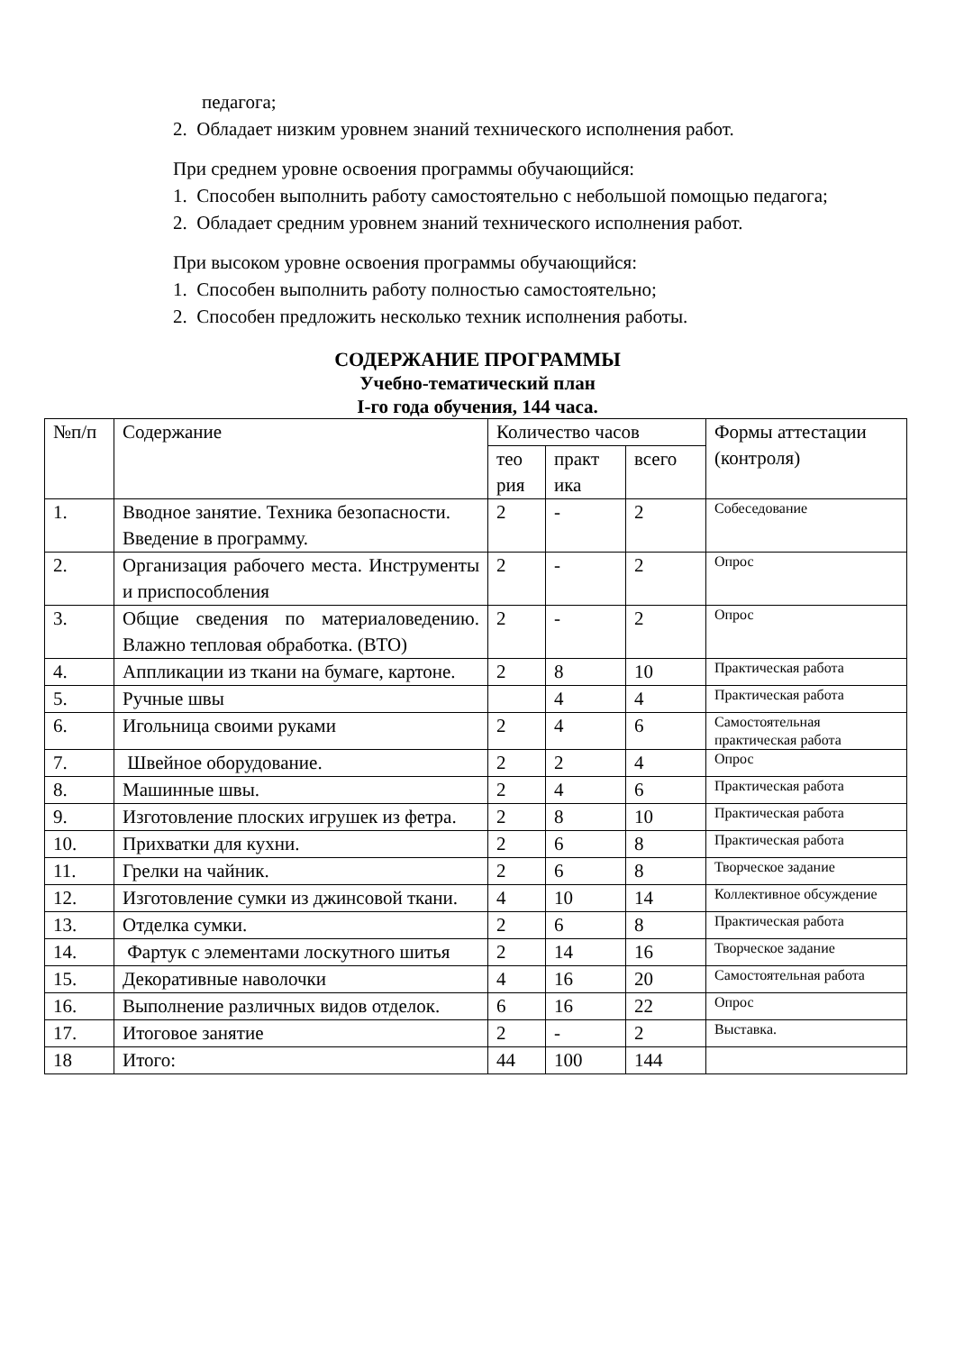педагога;
2. Обладает низким уровнем знаний технического исполнения работ.
При среднем уровне освоения программы обучающийся:
1. Способен выполнить работу самостоятельно с небольшой помощью педагога;
2. Обладает средним уровнем знаний технического исполнения работ.
При высоком уровне освоения программы обучающийся:
1. Способен выполнить работу полностью самостоятельно;
2. Способен предложить несколько техник исполнения работы.
СОДЕРЖАНИЕ ПРОГРАММЫ
Учебно-тематический план
I-го года обучения, 144 часа.
| №п/п | Содержание | Количество часов | | | Формы аттестации (контроля) |
| | | тео рия | практ ика | всего | |
| 1. | Вводное занятие. Техника безопасности. Введение в программу. | 2 | - | 2 | Собеседование |
| 2. | Организация рабочего места. Инструменты и приспособления | 2 | - | 2 | Опрос |
| 3. | Общие сведения по материаловедению. Влажно тепловая обработка. (ВТО) | 2 | - | 2 | Опрос |
| 4. | Аппликации из ткани на бумаге, картоне. | 2 | 8 | 10 | Практическая работа |
| 5. | Ручные швы | | 4 | 4 | Практическая работа |
| 6. | Игольница своими руками | 2 | 4 | 6 | Самостоятельная практическая работа |
| 7. | Швейное оборудование. | 2 | 2 | 4 | Опрос |
| 8. | Машинные швы. | 2 | 4 | 6 | Практическая работа |
| 9. | Изготовление плоских игрушек из фетра. | 2 | 8 | 10 | Практическая работа |
| 10. | Прихватки для кухни. | 2 | 6 | 8 | Практическая работа |
| 11. | Грелки на чайник. | 2 | 6 | 8 | Творческое задание |
| 12. | Изготовление сумки из джинсовой ткани. | 4 | 10 | 14 | Коллективное обсуждение |
| 13. | Отделка сумки. | 2 | 6 | 8 | Практическая работа |
| 14. | Фартук с элементами лоскутного шитья | 2 | 14 | 16 | Творческое задание |
| 15. | Декоративные наволочки | 4 | 16 | 20 | Самостоятельная работа |
| 16. | Выполнение различных видов отделок. | 6 | 16 | 22 | Опрос |
| 17. | Итоговое занятие | 2 | - | 2 | Выставка. |
| 18 | Итого: | 44 | 100 | 144 | |